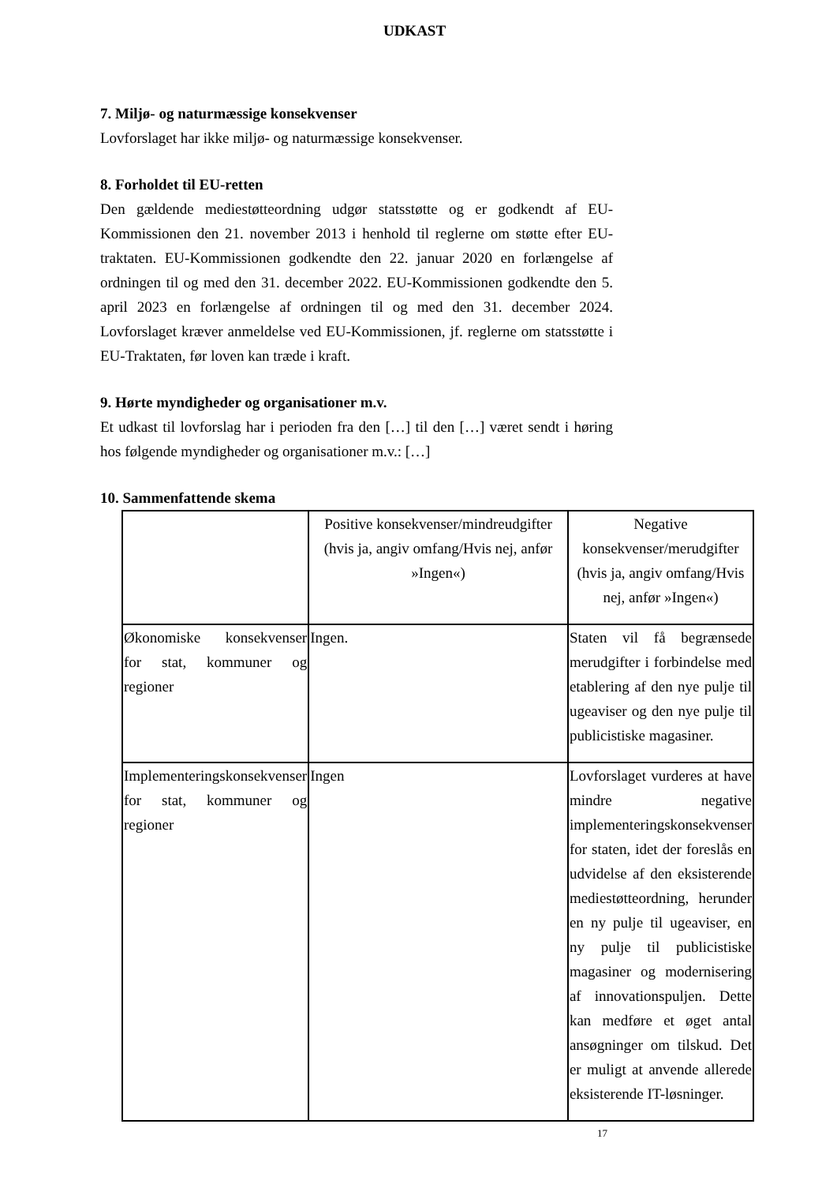UDKAST
7. Miljø- og naturmæssige konsekvenser
Lovforslaget har ikke miljø- og naturmæssige konsekvenser.
8. Forholdet til EU-retten
Den gældende mediestøtteordning udgør statsstøtte og er godkendt af EU-Kommissionen den 21. november 2013 i henhold til reglerne om støtte efter EU-traktaten. EU-Kommissionen godkendte den 22. januar 2020 en forlængelse af ordningen til og med den 31. december 2022. EU-Kommissionen godkendte den 5. april 2023 en forlængelse af ordningen til og med den 31. december 2024. Lovforslaget kræver anmeldelse ved EU-Kommissionen, jf. reglerne om statsstøtte i EU-Traktaten, før loven kan træde i kraft.
9. Hørte myndigheder og organisationer m.v.
Et udkast til lovforslag har i perioden fra den […] til den […] været sendt i høring hos følgende myndigheder og organisationer m.v.: […]
10. Sammenfattende skema
| | Positive konsekvenser/mindreudgifter (hvis ja, angiv omfang/Hvis nej, anfør »Ingen«) | Negative konsekvenser/merudgifter (hvis ja, angiv omfang/Hvis nej, anfør »Ingen«) |
| Økonomiske konsekvenser for stat, kommuner og regioner | Ingen. | Staten vil få begrænsede merudgifter i forbindelse med etablering af den nye pulje til ugeaviser og den nye pulje til publicistiske magasiner. |
| Implementeringskonsekvenser for stat, kommuner og regioner | Ingen | Lovforslaget vurderes at have mindre negative implementeringskonsekvenser for staten, idet der foreslås en udvidelse af den eksisterende mediestøtteordning, herunder en ny pulje til ugeaviser, en ny pulje til publicistiske magasiner og modernisering af innovationspuljen. Dette kan medføre et øget antal ansøgninger om tilskud. Det er muligt at anvende allerede eksisterende IT-løsninger. |
17